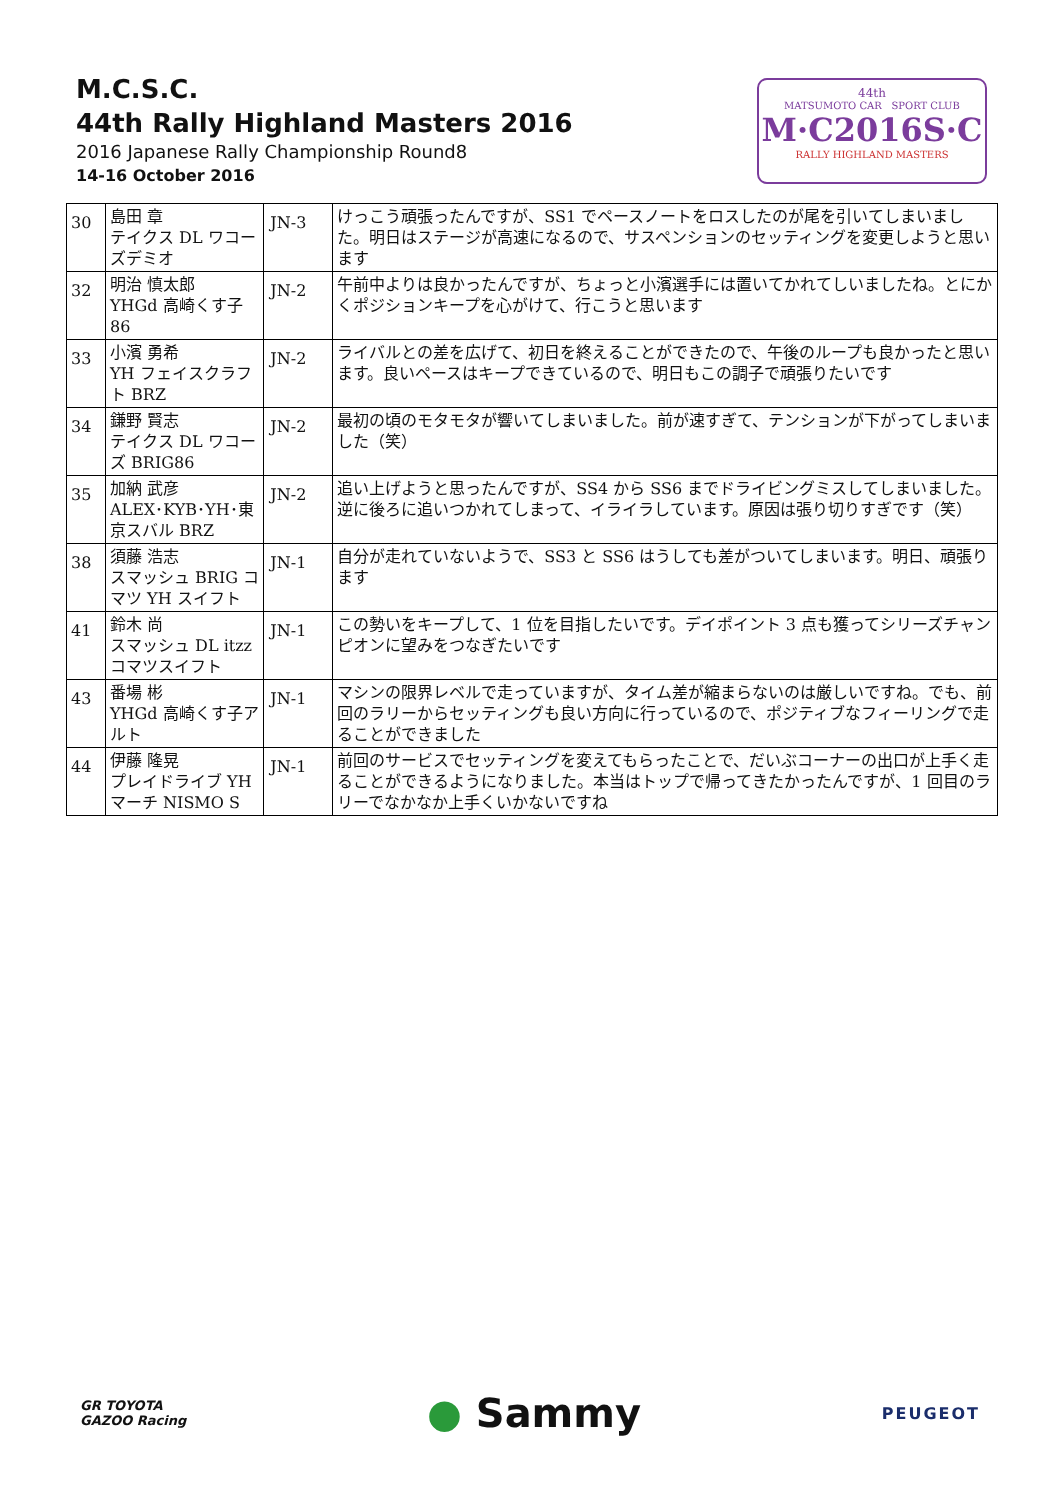M.C.S.C.
44th Rally Highland Masters 2016
2016 Japanese Rally Championship Round8
14-16 October 2016
44th
MATSUMOTO CAR SPORT CLUB
M·C2016S·C
RALLY HIGHLAND MASTERS
| 30 | 島田 章 テイクス DL ワコーズデミオ | JN-3 | けっこう頑張ったんですが、SS1 でペースノートをロスしたのが尾を引いてしまいました。明日はステージが高速になるので、サスペンションのセッティングを変更しようと思います |
| 32 | 明治 慎太郎 YHGd 高崎くす子 86 | JN-2 | 午前中よりは良かったんですが、ちょっと小濱選手には置いてかれてしいましたね。とにかくポジションキープを心がけて、行こうと思います |
| 33 | 小濱 勇希 YH フェイスクラフト BRZ | JN-2 | ライバルとの差を広げて、初日を終えることができたので、午後のループも良かったと思います。良いペースはキープできているので、明日もこの調子で頑張りたいです |
| 34 | 鎌野 賢志 テイクス DL ワコーズ BRIG86 | JN-2 | 最初の頃のモタモタが響いてしまいました。前が速すぎて、テンションが下がってしまいました（笑） |
| 35 | 加納 武彦 ALEX･KYB･YH･東京スバル BRZ | JN-2 | 追い上げようと思ったんですが、SS4 から SS6 までドライビングミスしてしまいました。逆に後ろに追いつかれてしまって、イライラしています。原因は張り切りすぎです（笑） |
| 38 | 須藤 浩志 スマッシュ BRIG コマツ YH スイフト | JN-1 | 自分が走れていないようで、SS3 と SS6 はうしても差がついてしまいます。明日、頑張ります |
| 41 | 鈴木 尚 スマッシュ DL itzz コマツスイフト | JN-1 | この勢いをキープして、1 位を目指したいです。デイポイント 3 点も獲ってシリーズチャンピオンに望みをつなぎたいです |
| 43 | 番場 彬 YHGd 高崎くす子アルト | JN-1 | マシンの限界レベルで走っていますが、タイム差が縮まらないのは厳しいですね。でも、前回のラリーからセッティングも良い方向に行っているので、ポジティブなフィーリングで走ることができました |
| 44 | 伊藤 隆晃 プレイドライブ YH マーチ NISMO S | JN-1 | 前回のサービスでセッティングを変えてもらったことで、だいぶコーナーの出口が上手く走ることができるようになりました。本当はトップで帰ってきたかったんですが、1 回目のラリーでなかなか上手くいかないですね |
GR TOYOTA
GAZOO Racing
● Sammy
PEUGEOT